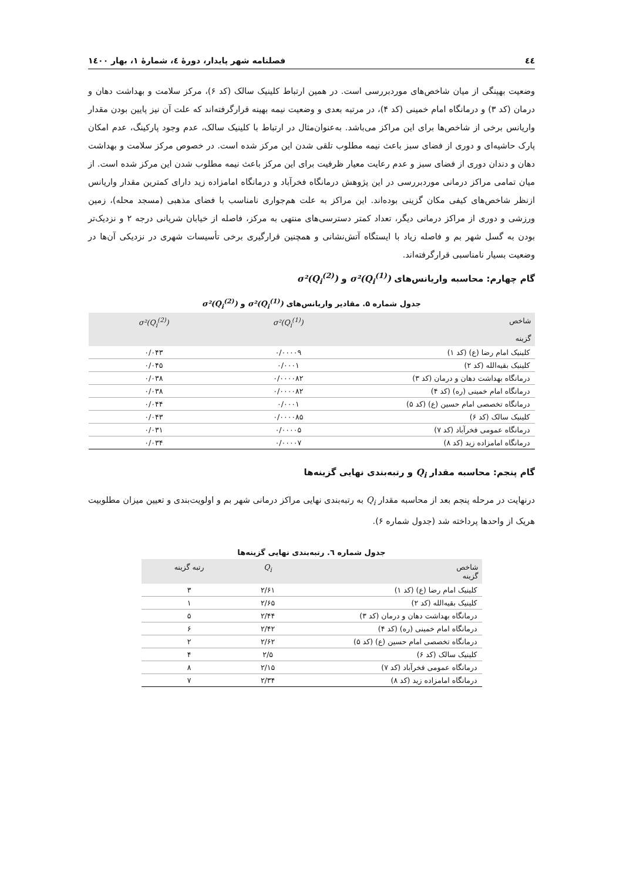٤٤ فصلنامه شهر پایدار، دورۀ ٤، شمارۀ ١، بهار ١٤٠٠
وضعیت بهینگی از میان شاخص‌های موردبررسی است. در همین ارتباط کلینیک سالک (کد ۶)، مرکز سلامت و بهداشت دهان و درمان (کد ۳) و درمانگاه امام خمینی (کد ۴)، در مرتبه بعدی و وضعیت نیمه بهینه قرارگرفته‌اند که علت آن نیز پایین بودن مقدار واریانس برخی از شاخص‌ها برای این مراکز می‌باشد. به‌عنوان‌مثال در ارتباط با کلینیک سالک، عدم وجود پارکینگ، عدم امکان پارک حاشیه‌ای و دوری از فضای سبز باعث نیمه مطلوب تلقی شدن این مرکز شده است. در خصوص مرکز سلامت و بهداشت دهان و دندان دوری از فضای سبز و عدم رعایت معیار ظرفیت برای این مرکز باعث نیمه مطلوب شدن این مرکز شده است. از میان تمامی مراکز درمانی موردبررسی در این پژوهش درمانگاه فخرآباد و درمانگاه امامزاده زید دارای کمترین مقدار واریانس ازنظر شاخص‌های کیفی مکان گزینی بوده‌اند. این مراکز به علت هم‌جواری نامناسب با فضای مذهبی (مسجد محله)، زمین ورزشی و دوری از مراکز درمانی دیگر، تعداد کمتر دسترسی‌های منتهی به مرکز، فاصله از خیابان شریانی درجه ۲ و نزدیک‌تر بودن به گسل شهر بم و فاصله زیاد با ایستگاه آتش‌نشانی و همچنین قرارگیری برخی تأسیسات شهری در نزدیکی آن‌ها در وضعیت بسیار نامناسبی قرارگرفته‌اند.
گام چهارم: محاسبه واریانس‌های σ²(Q<sub>i</sub><sup>(1)</sup>) و σ²(Q<sub>i</sub><sup>(2)</sup>)
جدول شماره ۵. مقادیر واریانس‌های σ²(Q<sub>i</sub><sup>(1)</sup>) و σ²(Q<sub>i</sub><sup>(2)</sup>)
| شاخص گزینه | σ²(Q<sub>i</sub><sup>(1)</sup>) | σ²(Q<sub>i</sub><sup>(2)</sup>) |
| --- | --- | --- |
| کلینیک امام رضا (ع) (کد ۱) | ۰/۰۰۰۰۹ | ۰/۰۴۳ |
| کلینیک بقیه‌الله (کد ۲) | ۰/۰۰۰۱ | ۰/۰۴۵ |
| درمانگاه بهداشت دهان و درمان (کد ۳) | ۰/۰۰۰۰۸۲ | ۰/۰۳۸ |
| درمانگاه امام خمینی (ره) (کد ۴) | ۰/۰۰۰۰۸۲ | ۰/۰۳۸ |
| درمانگاه تخصصی امام حسین (ع) (کد ۵) | ۰/۰۰۰۱ | ۰/۰۴۴ |
| کلینیک سالک (کد ۶) | ۰/۰۰۰۰۸۵ | ۰/۰۴۳ |
| درمانگاه عمومی فخرآباد (کد ۷) | ۰/۰۰۰۰۵ | ۰/۰۳۱ |
| درمانگاه امامزاده زید (کد ۸) | ۰/۰۰۰۰۷ | ۰/۰۳۴ |
گام پنجم: محاسبه مقدار Q<sub>i</sub> و رتبه‌بندی نهایی گزینه‌ها
درنهایت در مرحله پنجم بعد از محاسبه مقدار Q<sub>i</sub> به رتبه‌بندی نهایی مراکز درمانی شهر بم و اولویت‌بندی و تعیین میزان مطلوبیت هریک از واحدها پرداخته شد (جدول شماره ۶).
جدول شماره ٦. رتبه‌بندی نهایی گزینه‌ها
| شاخص گزینه | Q<sub>i</sub> | رتبه گزینه |
| --- | --- | --- |
| کلینیک امام رضا (ع) (کد ۱) | ۲/۶۱ | ۳ |
| کلینیک بقیه‌الله (کد ۲) | ۲/۶۵ | ۱ |
| درمانگاه بهداشت دهان و درمان (کد ۳) | ۲/۴۴ | ۵ |
| درمانگاه امام خمینی (ره) (کد ۴) | ۲/۴۲ | ۶ |
| درمانگاه تخصصی امام حسین (ع) (کد ۵) | ۲/۶۲ | ۲ |
| کلینیک سالک (کد ۶) | ۲/۵ | ۴ |
| درمانگاه عمومی فخرآباد (کد ۷) | ۲/۱۵ | ۸ |
| درمانگاه امامزاده زید (کد ۸) | ۲/۳۴ | ۷ |